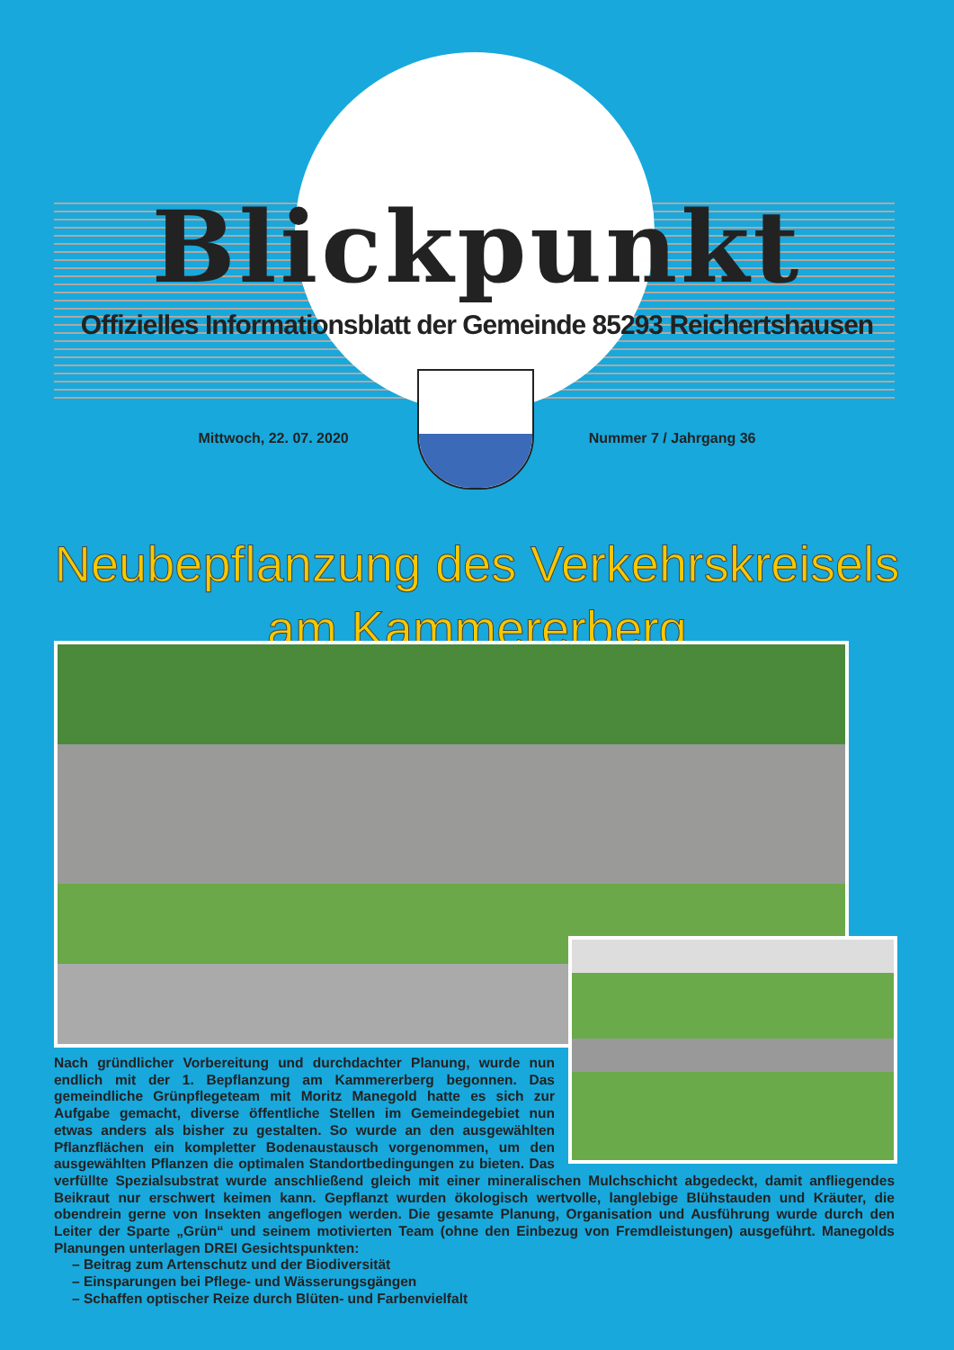Blickpunkt
Offizielles Informationsblatt der Gemeinde 85293 Reichertshausen
Mittwoch, 22. 07. 2020 Nummer 7 / Jahrgang 36
Neubepflanzung des Verkehrskreisels am Kammererberg
Nach gründlicher Vorbereitung und durchdachter Planung, wurde nun endlich mit der 1. Bepflanzung am Kammererberg begonnen. Das gemeindliche Grünpflegeteam mit Moritz Manegold hatte es sich zur Aufgabe gemacht, diverse öffentliche Stellen im Gemeindegebiet nun etwas anders als bisher zu gestalten. So wurde an den ausgewählten Pflanzflächen ein kompletter Bodenaustausch vorgenommen, um den ausgewählten Pflanzen die optimalen Standortbedingungen zu bieten. Das verfüllte Spezialsubstrat wurde anschließend gleich mit einer mineralischen Mulchschicht abgedeckt, damit anfliegendes Beikraut nur erschwert keimen kann. Gepflanzt wurden ökologisch wertvolle, langlebige Blühstauden und Kräuter, die obendrein gerne von Insekten angeflogen werden. Die gesamte Planung, Organisation und Ausführung wurde durch den Leiter der Sparte „Grün“ und seinem motivierten Team (ohne den Einbezug von Fremdleistungen) ausgeführt. Manegolds Planungen unterlagen DREI Gesichtspunkten:
– Beitrag zum Artenschutz und der Biodiversität
– Einsparungen bei Pflege- und Wässerungsgängen
– Schaffen optischer Reize durch Blüten- und Farbenvielfalt